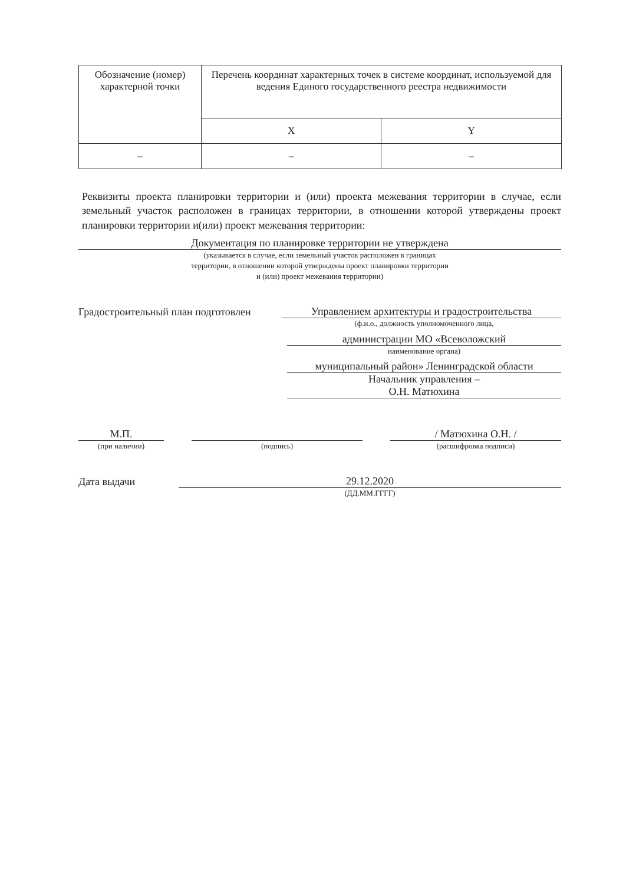| Обозначение (номер) характерной точки | Перечень координат характерных точек в системе координат, используемой для ведения Единого государственного реестра недвижимости | |
| --- | --- | --- |
| | X | Y |
| – | – | – |
Реквизиты проекта планировки территории и (или) проекта межевания территории в случае, если земельный участок расположен в границах территории, в отношении которой утверждены проект планировки территории и(или) проект межевания территории:
Документация по планировке территории не утверждена
(указывается в случае, если земельный участок расположен в границах
территории, в отношении которой утверждены проект планировки территории
и (или) проект межевания территории)
Градостроительный план подготовлен
Управлением архитектуры и градостроительства
(ф.и.о., должность уполномоченного лица,
администрации МО «Всеволожский
наименование органа)
муниципальный район» Ленинградской области
Начальник управления –
О.Н. Матюхина
М.П.
(при наличии)
(подпись)
/ Матюхина О.Н. /
(расшифровка подписи)
Дата выдачи
29.12.2020
(ДД.ММ.ГГГГ)